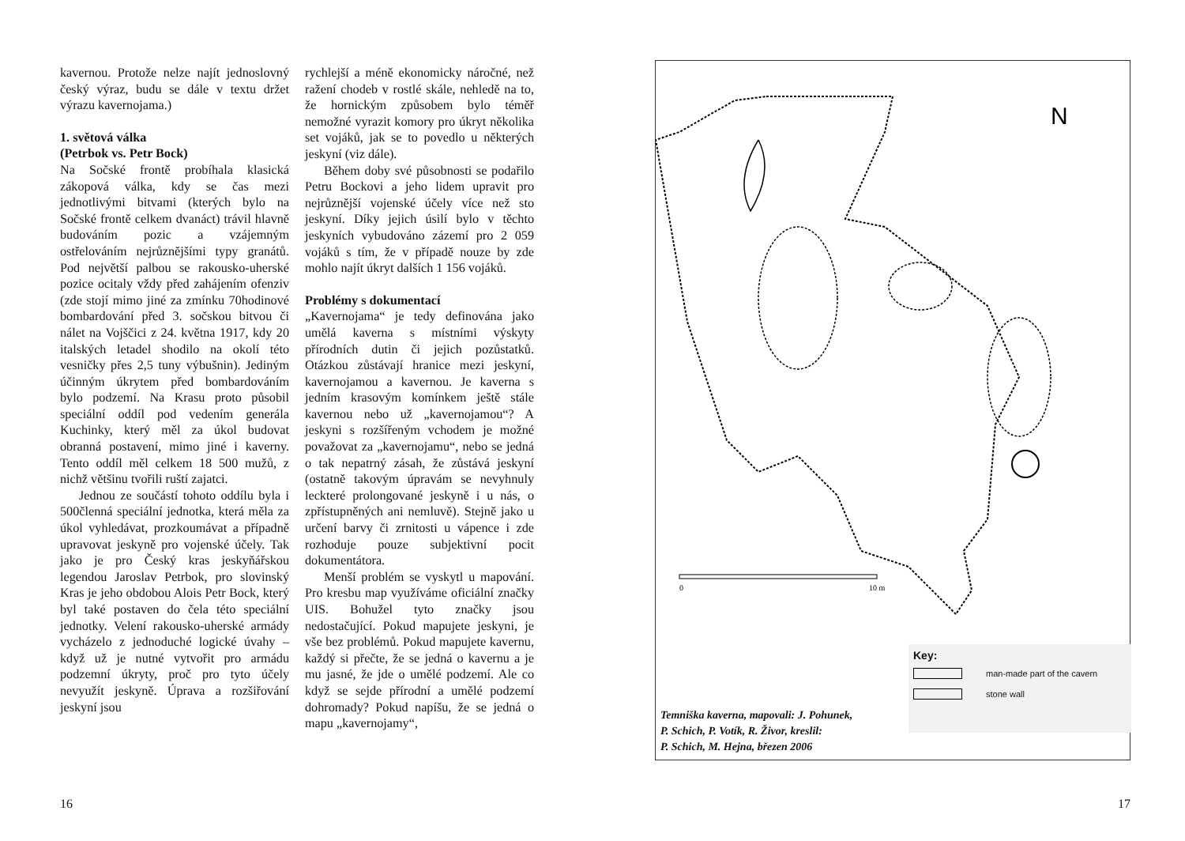kavernou. Protože nelze najít jednoslovný český výraz, budu se dále v textu držet výrazu kavernojama.)
1. světová válka
(Petrbok vs. Petr Bock)
Na Sočské frontě probíhala klasická zákopová válka, kdy se čas mezi jednotlivými bitvami (kterých bylo na Sočské frontě celkem dvanáct) trávil hlavně budováním pozic a vzájemným ostřelováním nejrůznějšími typy granátů. Pod největší palbou se rakousko-uherské pozice ocitaly vždy před zahájením ofenziv (zde stojí mimo jiné za zmínku 70hodinové bombardování před 3. sočskou bitvou či nálet na Vojščici z 24. května 1917, kdy 20 italských letadel shodilo na okolí této vesničky přes 2,5 tuny výbušnin). Jediným účinným úkrytem před bombardováním bylo podzemí. Na Krasu proto působil speciální oddíl pod vedením generála Kuchinky, který měl za úkol budovat obranná postavení, mimo jiné i kaverny. Tento oddíl měl celkem 18 500 mužů, z nichž většinu tvořili ruští zajatci.
Jednou ze součástí tohoto oddílu byla i 500členná speciální jednotka, která měla za úkol vyhledávat, prozkoumávat a případně upravovat jeskyně pro vojenské účely. Tak jako je pro Český kras jeskyňářskou legendou Jaroslav Petrbok, pro slovinský Kras je jeho obdobou Alois Petr Bock, který byl také postaven do čela této speciální jednotky. Velení rakousko-uherské armády vycházelo z jednoduché logické úvahy – když už je nutné vytvořit pro armádu podzemní úkryty, proč pro tyto účely nevyužít jeskyně. Úprava a rozšiřování jeskyní jsou
rychlejší a méně ekonomicky náročné, než ražení chodeb v rostlé skále, nehledě na to, že hornickým způsobem bylo téměř nemožné vyrazit komory pro úkryt několika set vojáků, jak se to povedlo u některých jeskyní (viz dále).
Během doby své působnosti se podařilo Petru Bockovi a jeho lidem upravit pro nejrůznější vojenské účely více než sto jeskyní. Díky jejich úsilí bylo v těchto jeskyních vybudováno zázemí pro 2 059 vojáků s tím, že v případě nouze by zde mohlo najít úkryt dalších 1 156 vojáků.
Problémy s dokumentací
„Kavernojama“ je tedy definována jako umělá kaverna s místními výskyty přírodních dutin či jejich pozůstatků. Otázkou zůstávají hranice mezi jeskyní, kavernojamou a kavernou. Je kaverna s jedním krasovým komínkem ještě stále kavernou nebo už „kavernojamou“? A jeskyni s rozšířeným vchodem je možné považovat za „kavernojamu“, nebo se jedná o tak nepatrný zásah, že zůstává jeskyní (ostatně takovým úpravám se nevyhnuly leckteré prolongované jeskyně i u nás, o zpřístupněných ani nemluvě). Stejně jako u určení barvy či zrnitosti u vápence i zde rozhoduje pouze subjektivní pocit dokumentátora.
Menší problém se vyskytl u mapování. Pro kresbu map využíváme oficiální značky UIS. Bohužel tyto značky jsou nedostačující. Pokud mapujete jeskyni, je vše bez problémů. Pokud mapujete kavernu, každý si přečte, že se jedná o kavernu a je mu jasné, že jde o umělé podzemí. Ale co když se sejde přírodní a umělé podzemí dohromady? Pokud napíšu, že se jedná o mapu „kavernojamy“,
16
N
0
10 m
Key:
man-made part of the cavern
stone wall
Temniška kaverna, mapovali: J. Pohunek,
P. Schich, P. Votík, R. Živor, kreslil:
P. Schich, M. Hejna, březen 2006
17